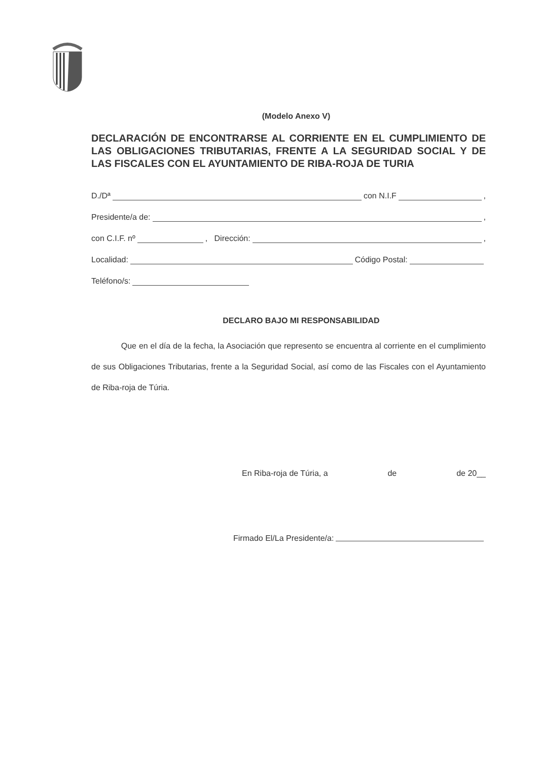(Modelo Anexo V)
DECLARACIÓN DE ENCONTRARSE AL CORRIENTE EN EL CUMPLIMIENTO DE LAS OBLIGACIONES TRIBUTARIAS, FRENTE A LA SEGURIDAD SOCIAL Y DE LAS FISCALES CON EL AYUNTAMIENTO DE RIBA-ROJA DE TURIA
D./Dª con N.I.F ,
Presidente/a de: ,
con C.I.F. nº , Dirección: ,
Localidad: Código Postal:
Teléfono/s:
DECLARO BAJO MI RESPONSABILIDAD
Que en el día de la fecha, la Asociación que represento se encuentra al corriente en el cumplimiento de sus Obligaciones Tributarias, frente a la Seguridad Social, así como de las Fiscales con el Ayuntamiento de Riba-roja de Túria.
En Riba-roja de Túria, a de de 20__
Firmado El/La Presidente/a: